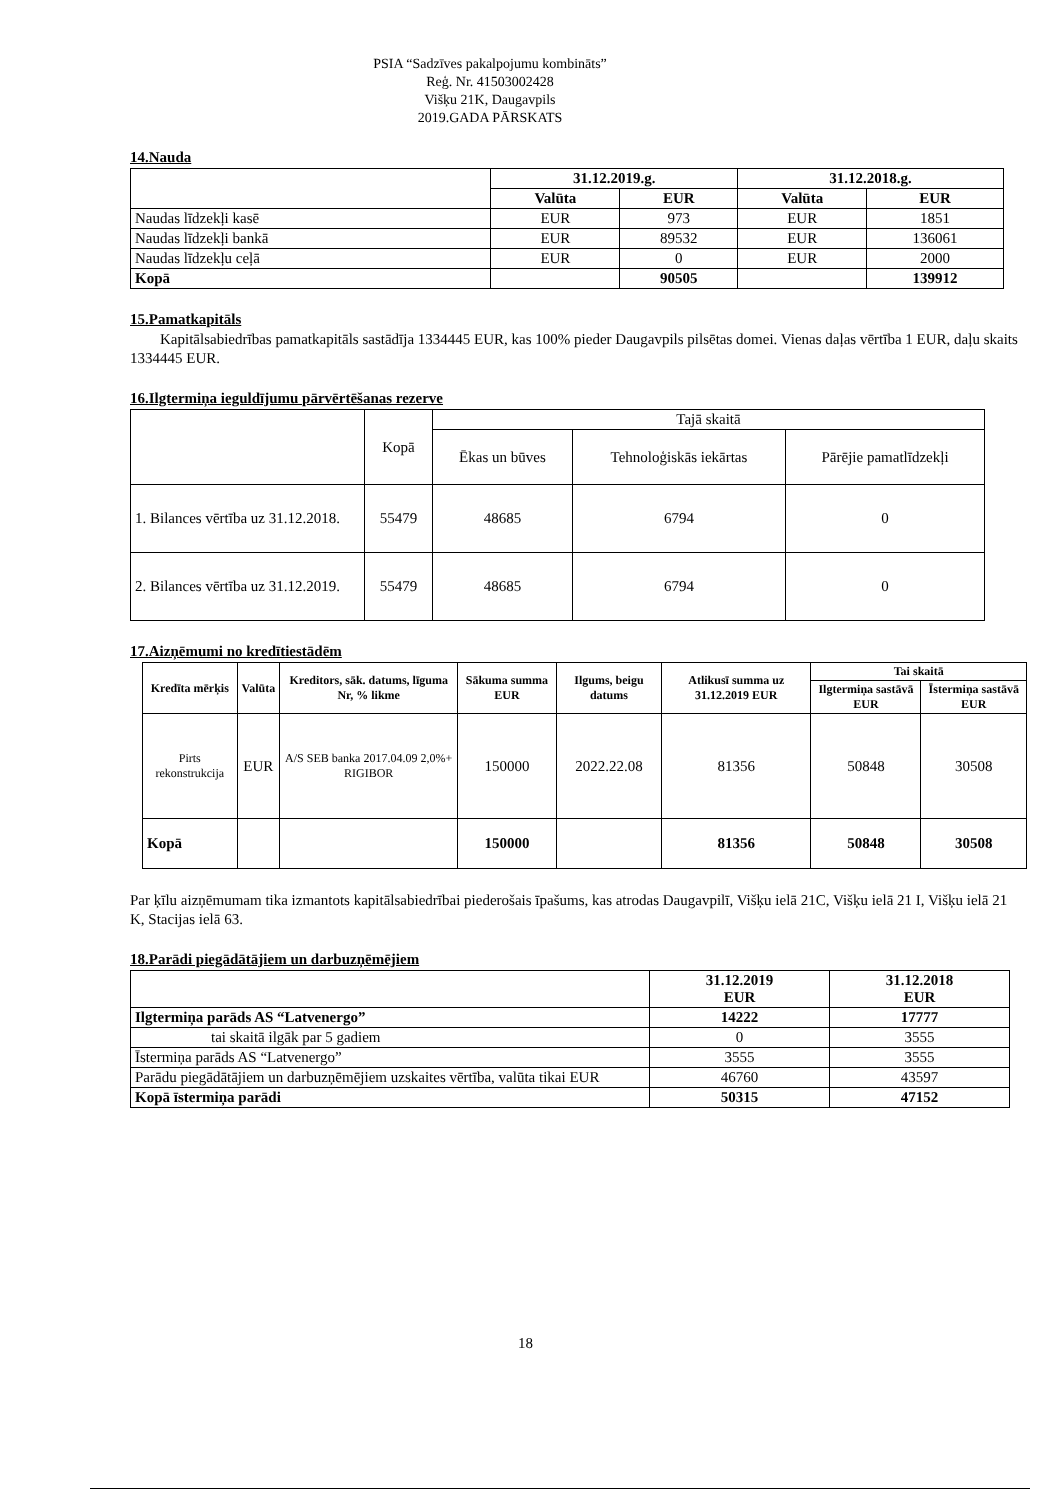PSIA “Sadzīves pakalpojumu kombināts”
Reģ. Nr. 41503002428
Višķu 21K, Daugavpils
2019.GADA PĀRSKATS
14.Nauda
| | 31.12.2019.g. | | 31.12.2018.g. | |
| | Valūta | EUR | Valūta | EUR |
| Naudas līdzekļi kasē | EUR | 973 | EUR | 1851 |
| Naudas līdzekļi bankā | EUR | 89532 | EUR | 136061 |
| Naudas līdzekļu ceļā | EUR | 0 | EUR | 2000 |
| Kopā | | 90505 | | 139912 |
15.Pamatkapitāls
Kapitālsabiedrības pamatkapitāls sastādīja 1334445 EUR, kas 100% pieder Daugavpils pilsētas domei. Vienas daļas vērtība 1 EUR, daļu skaits 1334445 EUR.
16.Ilgtermiņa ieguldījumu pārvērtēšanas rezerve
| | Kopā | Tajā skaitā | | |
| | | Ēkas un būves | Tehnoloģiskās iekārtas | Pārējie pamatlīdzekļi |
| 1. Bilances vērtība uz 31.12.2018. | 55479 | 48685 | 6794 | 0 |
| 2. Bilances vērtība uz 31.12.2019. | 55479 | 48685 | 6794 | 0 |
17.Aizņēmumi no kredītiestādēm
| Kredīta mērķis | Valūta | Kreditors, sāk. datums, līguma Nr, % likme | Sākuma summa EUR | Ilgums, beigu datums | Atlikusī summa uz 31.12.2019 EUR | Tai skaitā | |
| --- | --- | --- | --- | --- | --- | --- | --- |
| | | | | | | Ilgtermiņa sastāvā EUR | Īstermiņa sastāvā EUR |
| Pirts rekonstrukcija | EUR | A/S SEB banka 2017.04.09 2,0%+ RIGIBOR | 150000 | 2022.22.08 | 81356 | 50848 | 30508 |
| Kopā | | | 150000 | | 81356 | 50848 | 30508 |
Par ķīlu aizņēmumam tika izmantots kapitālsabiedrībai piederošais īpašums, kas atrodas Daugavpilī, Višķu ielā 21C, Višķu ielā 21 I, Višķu ielā 21 K, Stacijas ielā 63.
18.Parādi piegādātājiem un darbuzņēmējiem
| | 31.12.2019 EUR | 31.12.2018 EUR |
| Ilgtermiņa parāds AS “Latvenergo” | 14222 | 17777 |
| tai skaitā ilgāk par 5 gadiem | 0 | 3555 |
| Īstermiņa parāds AS “Latvenergo” | 3555 | 3555 |
| Parādu piegādātājiem un darbuzņēmējiem uzskaites vērtība, valūta tikai EUR | 46760 | 43597 |
| Kopā īstermiņa parādi | 50315 | 47152 |
18